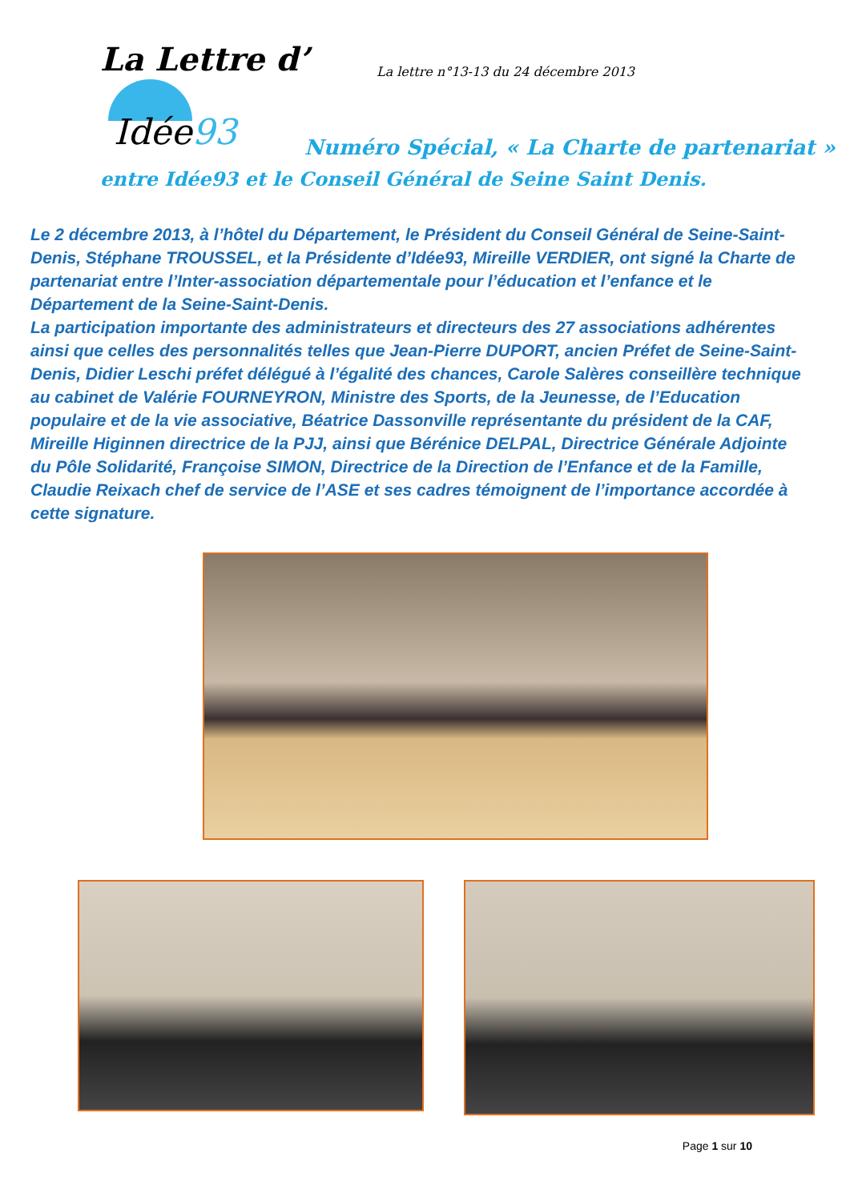La Lettre d’
La lettre n°13-13 du 24 décembre 2013
Idée93
Numéro Spécial, « La Charte de partenariat »
entre Idée93 et le Conseil Général de Seine Saint Denis.
Le 2 décembre 2013, à l’hôtel du Département, le Président du Conseil Général de Seine-Saint-Denis, Stéphane TROUSSEL, et la Présidente d’Idée93, Mireille VERDIER, ont signé la Charte de partenariat entre l’Inter-association départementale pour l’éducation et l’enfance et le Département de la Seine-Saint-Denis.
La participation importante des administrateurs et directeurs des 27 associations adhérentes ainsi que celles des personnalités telles que Jean-Pierre DUPORT, ancien Préfet de Seine-Saint-Denis, Didier Leschi préfet délégué à l’égalité des chances, Carole Salères conseillère technique au cabinet de Valérie FOURNEYRON, Ministre des Sports, de la Jeunesse, de l’Education populaire et de la vie associative, Béatrice Dassonville représentante du président de la CAF, Mireille Higinnen directrice de la PJJ, ainsi que Bérénice DELPAL, Directrice Générale Adjointe du Pôle Solidarité, Françoise SIMON, Directrice de la Direction de l’Enfance et de la Famille, Claudie Reixach chef de service de l’ASE et ses cadres témoignent de l’importance accordée à cette signature.
Page 1 sur 10